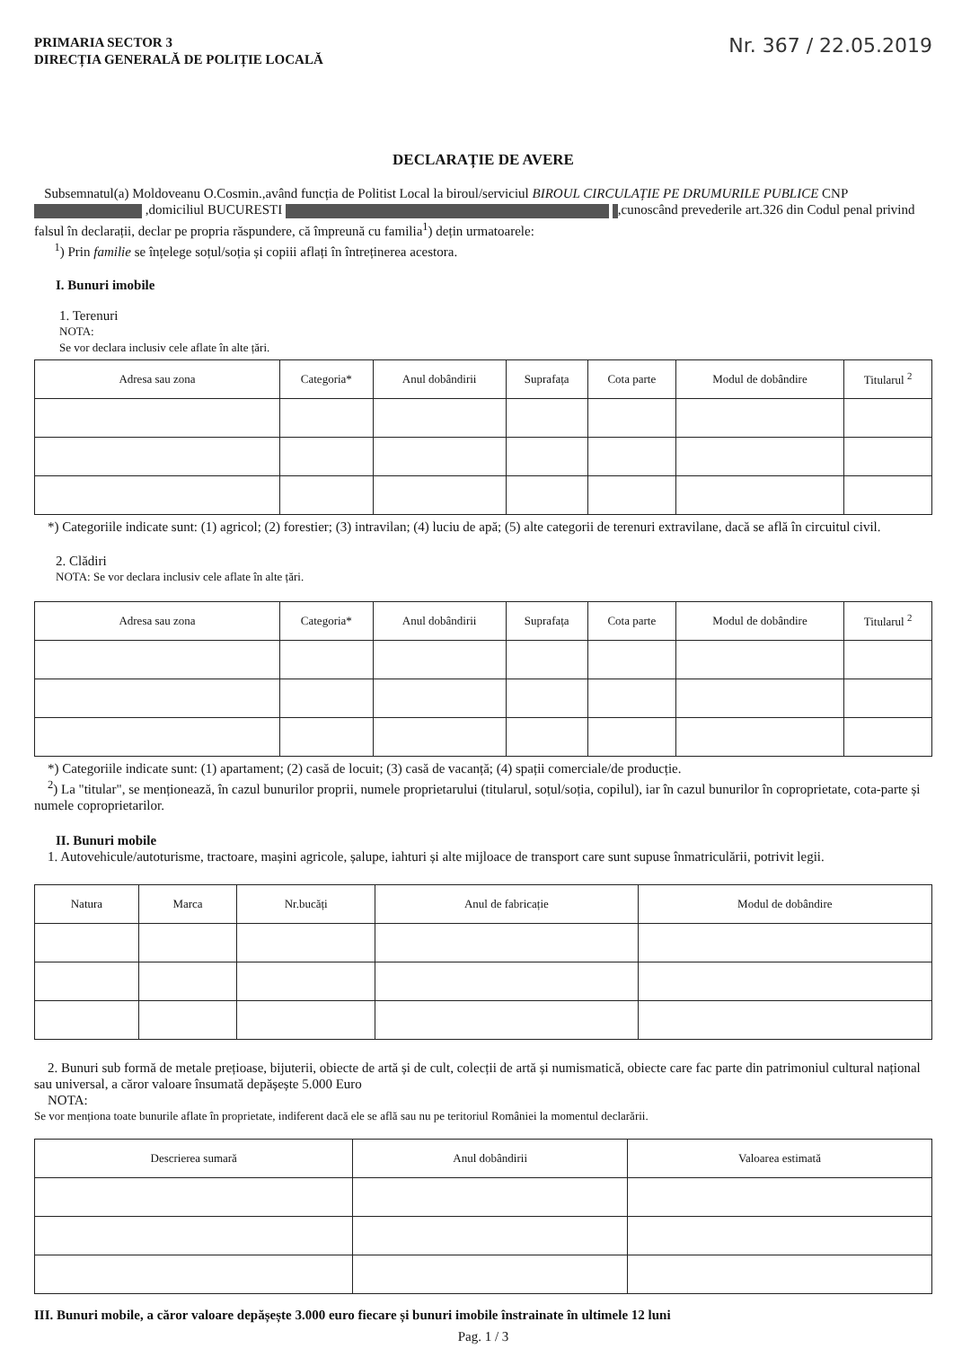PRIMARIA SECTOR 3
DIRECȚIA GENERALĂ DE POLIȚIE LOCALĂ
Nr. 367 / 22.05.2019
DECLARAȚIE DE AVERE
Subsemnatul(a) Moldoveanu O.Cosmin.,având funcția de Politist Local la biroul/serviciul BIROUL CIRCULAȚIE PE DRUMURILE PUBLICE CNP ,domiciliul BUCURESTI ,cunoscând prevederile art.326 din Codul penal privind falsul în declarații, declar pe propria răspundere, că împreună cu familia<sup>1</sup>) dețin urmatoarele:
<sup>1</sup>) Prin familie se înțelege soțul/soția și copiii aflați în întreținerea acestora.
I. Bunuri imobile
1. Terenuri
NOTA:
Se vor declara inclusiv cele aflate în alte țări.
| Adresa sau zona | Categoria* | Anul dobândirii | Suprafața | Cota parte | Modul de dobândire | Titularul <sup>2</sup> |
| --- | --- | --- | --- | --- | --- | --- |
*) Categoriile indicate sunt: (1) agricol; (2) forestier; (3) intravilan; (4) luciu de apă; (5) alte categorii de terenuri extravilane, dacă se află în circuitul civil.
2. Clădiri
NOTA: Se vor declara inclusiv cele aflate în alte țări.
| Adresa sau zona | Categoria* | Anul dobândirii | Suprafața | Cota parte | Modul de dobândire | Titularul <sup>2</sup> |
| --- | --- | --- | --- | --- | --- | --- |
*) Categoriile indicate sunt: (1) apartament; (2) casă de locuit; (3) casă de vacanță; (4) spații comerciale/de producție.
<sup>2</sup>) La "titular", se menționează, în cazul bunurilor proprii, numele proprietarului (titularul, soțul/soția, copilul), iar în cazul bunurilor în coproprietate, cota-parte și numele coproprietarilor.
II. Bunuri mobile
1. Autovehicule/autoturisme, tractoare, mașini agricole, șalupe, iahturi și alte mijloace de transport care sunt supuse înmatriculării, potrivit legii.
| Natura | Marca | Nr.bucăți | Anul de fabricație | Modul de dobândire |
| --- | --- | --- | --- | --- |
2. Bunuri sub formă de metale prețioase, bijuterii, obiecte de artă și de cult, colecții de artă și numismatică, obiecte care fac parte din patrimoniul cultural național sau universal, a căror valoare însumată depășește 5.000 Euro
NOTA:
Se vor menționa toate bunurile aflate în proprietate, indiferent dacă ele se află sau nu pe teritoriul României la momentul declarării.
| Descrierea sumară | Anul dobândirii | Valoarea estimată |
| --- | --- | --- |
III. Bunuri mobile, a căror valoare depășește 3.000 euro fiecare și bunuri imobile înstrainate în ultimele 12 luni
Pag. 1 / 3